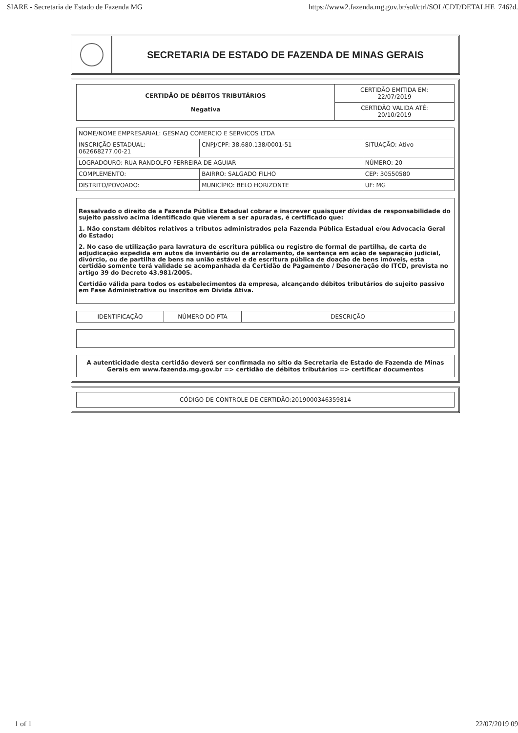SIARE - Secretaria de Estado de Fazenda MG https://www2.fazenda.mg.gov.br/sol/ctrl/SOL/CDT/DETALHE_746?d.
SECRETARIA DE ESTADO DE FAZENDA DE MINAS GERAIS
| CERTIDÃO DE DÉBITOS TRIBUTÁRIOS Negativa | CERTIDÃO EMITIDA EM: 22/07/2019 |
| | CERTIDÃO VALIDA ATÉ: 20/10/2019 |
| NOME/NOME EMPRESARIAL: GESMAQ COMERCIO E SERVICOS LTDA | | |
| INSCRIÇÃO ESTADUAL: 062668277.00-21 | CNPJ/CPF: 38.680.138/0001-51 | SITUAÇÃO: Ativo |
| LOGRADOURO: RUA RANDOLFO FERREIRA DE AGUIAR | | NÚMERO: 20 |
| COMPLEMENTO: | BAIRRO: SALGADO FILHO | CEP: 30550580 |
| DISTRITO/POVOADO: | MUNICÍPIO: BELO HORIZONTE | UF: MG |
Ressalvado o direito de a Fazenda Pública Estadual cobrar e inscrever quaisquer dívidas de responsabilidade do sujeito passivo acima identificado que vierem a ser apuradas, é certificado que:
1. Não constam débitos relativos a tributos administrados pela Fazenda Pública Estadual e/ou Advocacia Geral do Estado;
2. No caso de utilização para lavratura de escritura pública ou registro de formal de partilha, de carta de adjudicação expedida em autos de inventário ou de arrolamento, de sentença em ação de separação judicial, divórcio, ou de partilha de bens na união estável e de escritura pública de doação de bens imóveis, esta certidão somente terá validade se acompanhada da Certidão de Pagamento / Desoneração do ITCD, prevista no artigo 39 do Decreto 43.981/2005.
Certidão válida para todos os estabelecimentos da empresa, alcançando débitos tributários do sujeito passivo em Fase Administrativa ou inscritos em Dívida Ativa.
| IDENTIFICAÇÃO | NÚMERO DO PTA | DESCRIÇÃO |
| --- | --- | --- |
A autenticidade desta certidão deverá ser confirmada no sítio da Secretaria de Estado de Fazenda de Minas Gerais em www.fazenda.mg.gov.br => certidão de débitos tributários => certificar documentos
CÓDIGO DE CONTROLE DE CERTIDÃO:2019000346359814
1 of 1 22/07/2019 09